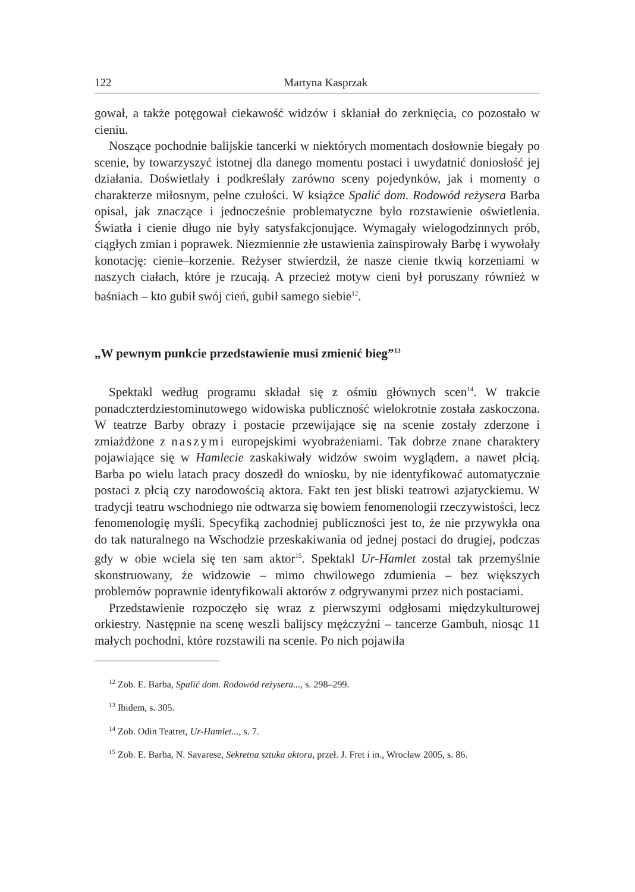122 Martyna Kasprzak
gował, a także potęgował ciekawość widzów i skłaniał do zerknięcia, co pozostało w cieniu.
Noszące pochodnie balijskie tancerki w niektórych momentach dosłownie biegały po scenie, by towarzyszyć istotnej dla danego momentu postaci i uwydatnić doniosłość jej działania. Doświetlały i podkreślały zarówno sceny pojedynków, jak i momenty o charakterze miłosnym, pełne czułości. W książce Spalić dom. Rodowód reżysera Barba opisał, jak znaczące i jednocześnie problematyczne było rozstawienie oświetlenia. Światła i cienie długo nie były satysfakcjonujące. Wymagały wielogodzinnych prób, ciągłych zmian i poprawek. Niezmiennie złe ustawienia zainspirowały Barbę i wywołały konotację: cienie–korzenie. Reżyser stwierdził, że nasze cienie tkwią korzeniami w naszych ciałach, które je rzucają. A przecież motyw cieni był poruszany również w baśniach – kto gubił swój cień, gubił samego siebie<sup>12</sup>.
„W pewnym punkcie przedstawienie musi zmienić bieg”<sup>13</sup>
Spektakl według programu składał się z ośmiu głównych scen<sup>14</sup>. W trakcie ponadczterdziestominutowego widowiska publiczność wielokrotnie została zaskoczona. W teatrze Barby obrazy i postacie przewijające się na scenie zostały zderzone i zmiażdżone z naszymi europejskimi wyobrażeniami. Tak dobrze znane charaktery pojawiające się w Hamlecie zaskakiwały widzów swoim wyglądem, a nawet płcią. Barba po wielu latach pracy doszedł do wniosku, by nie identyfikować automatycznie postaci z płcią czy narodowością aktora. Fakt ten jest bliski teatrowi azjatyckiemu. W tradycji teatru wschodniego nie odtwarza się bowiem fenomenologii rzeczywistości, lecz fenomenologię myśli. Specyfiką zachodniej publiczności jest to, że nie przywykła ona do tak naturalnego na Wschodzie przeskakiwania od jednej postaci do drugiej, podczas gdy w obie wciela się ten sam aktor<sup>15</sup>. Spektakl Ur-Hamlet został tak przemyślnie skonstruowany, że widzowie – mimo chwilowego zdumienia – bez większych problemów poprawnie identyfikowali aktorów z odgrywanymi przez nich postaciami.
Przedstawienie rozpoczęło się wraz z pierwszymi odgłosami międzykulturowej orkiestry. Następnie na scenę weszli balijscy mężczyźni – tancerze Gambuh, niosąc 11 małych pochodni, które rozstawili na scenie. Po nich pojawiła
<sup>12</sup> Zob. E. Barba, Spalić dom. Rodowód reżysera..., s. 298–299.
<sup>13</sup> Ibidem, s. 305.
<sup>14</sup> Zob. Odin Teatret, Ur-Hamlet..., s. 7.
<sup>15</sup> Zob. E. Barba, N. Savarese, Sekretna sztuka aktora, przeł. J. Fret i in., Wrocław 2005, s. 86.